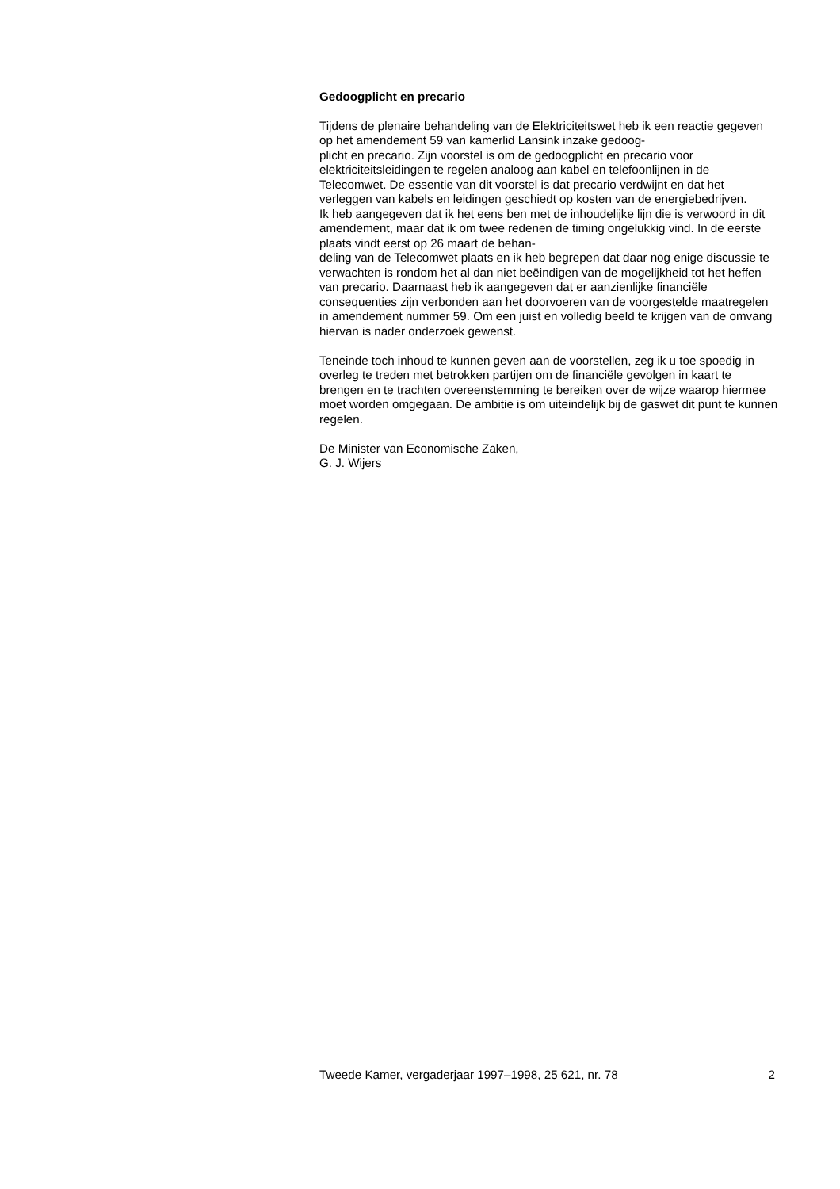Gedoogplicht en precario
Tijdens de plenaire behandeling van de Elektriciteitswet heb ik een reactie gegeven op het amendement 59 van kamerlid Lansink inzake gedoog-
plicht en precario. Zijn voorstel is om de gedoogplicht en precario voor elektriciteitsleidingen te regelen analoog aan kabel en telefoonlijnen in de Telecomwet. De essentie van dit voorstel is dat precario verdwijnt en dat het verleggen van kabels en leidingen geschiedt op kosten van de energiebedrijven.
Ik heb aangegeven dat ik het eens ben met de inhoudelijke lijn die is verwoord in dit amendement, maar dat ik om twee redenen de timing ongelukkig vind. In de eerste plaats vindt eerst op 26 maart de behan-
deling van de Telecomwet plaats en ik heb begrepen dat daar nog enige discussie te verwachten is rondom het al dan niet beëindigen van de mogelijkheid tot het heffen van precario. Daarnaast heb ik aangegeven dat er aanzienlijke financiële consequenties zijn verbonden aan het doorvoeren van de voorgestelde maatregelen in amendement nummer 59. Om een juist en volledig beeld te krijgen van de omvang hiervan is nader onderzoek gewenst.
Teneinde toch inhoud te kunnen geven aan de voorstellen, zeg ik u toe spoedig in overleg te treden met betrokken partijen om de financiële gevolgen in kaart te brengen en te trachten overeenstemming te bereiken over de wijze waarop hiermee moet worden omgegaan. De ambitie is om uiteindelijk bij de gaswet dit punt te kunnen regelen.
De Minister van Economische Zaken,
G. J. Wijers
Tweede Kamer, vergaderjaar 1997–1998, 25 621, nr. 78 2